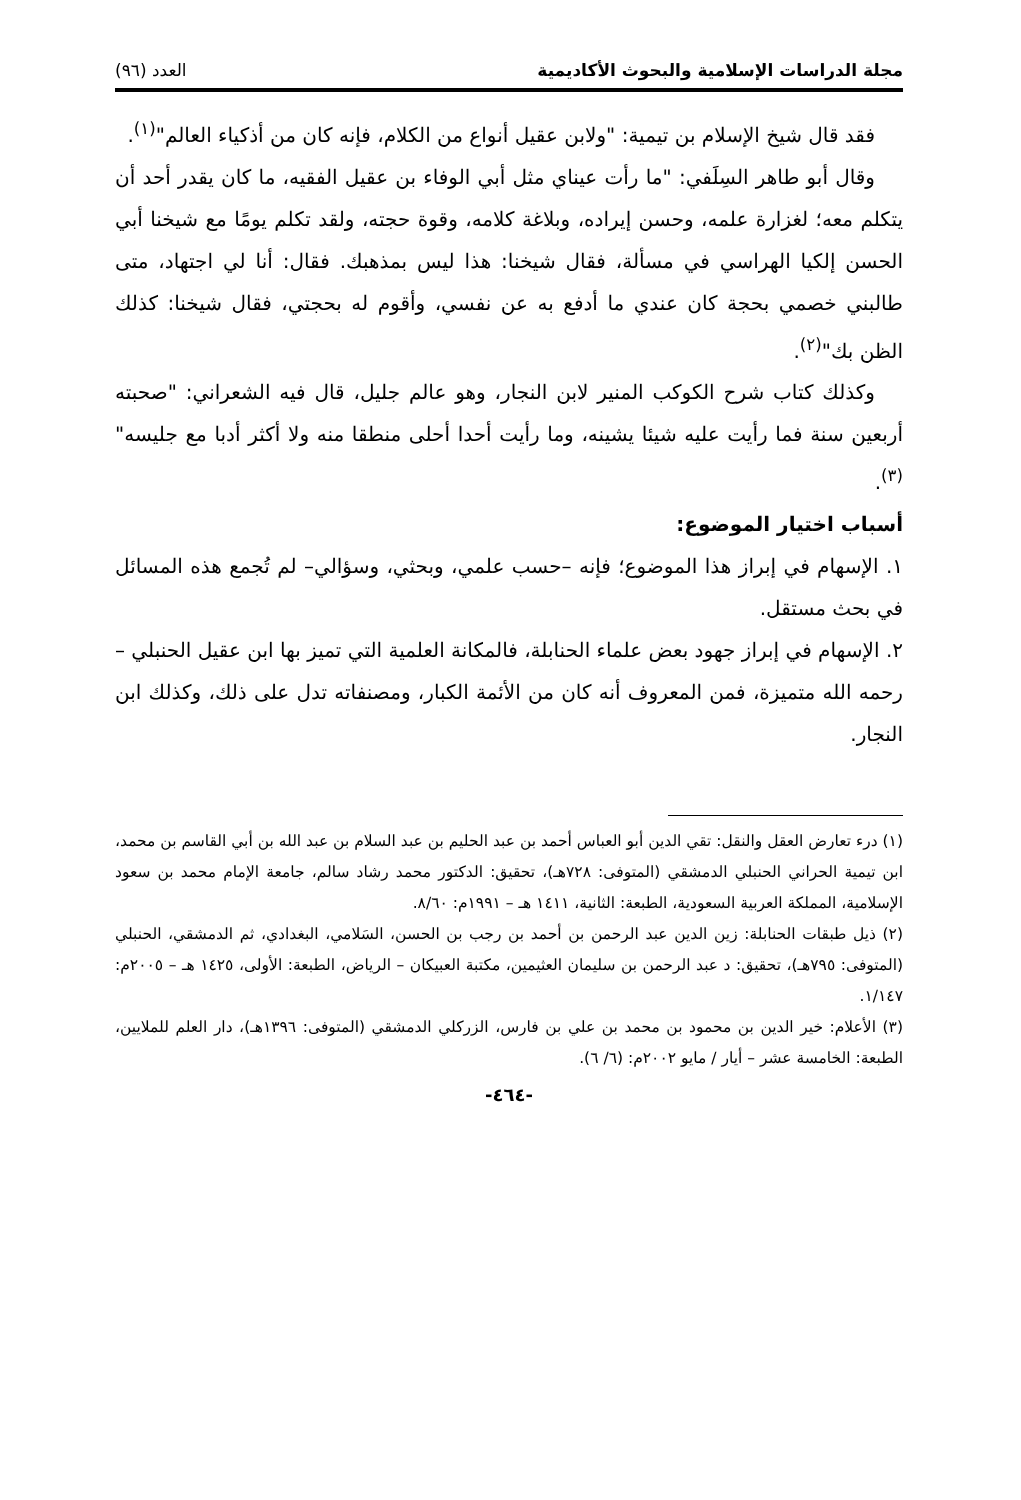مجلة الدراسات الإسلامية والبحوث الأكاديمية العدد (٩٦)
فقد قال شيخ الإسلام بن تيمية: "ولابن عقيل أنواع من الكلام، فإنه كان من أذكياء العالم"<sup>(١)</sup>.
وقال أبو طاهر السِلَفي: "ما رأت عيناي مثل أبي الوفاء بن عقيل الفقيه، ما كان يقدر أحد أن يتكلم معه؛ لغزارة علمه، وحسن إيراده، وبلاغة كلامه، وقوة حجته، ولقد تكلم يومًا مع شيخنا أبي الحسن إلكيا الهراسي في مسألة، فقال شيخنا: هذا ليس بمذهبك. فقال: أنا لي اجتهاد، متى طالبني خصمي بحجة كان عندي ما أدفع به عن نفسي، وأقوم له بحجتي، فقال شيخنا: كذلك الظن بك"<sup>(٢)</sup>.
وكذلك كتاب شرح الكوكب المنير لابن النجار، وهو عالم جليل، قال فيه الشعراني: "صحبته أربعين سنة فما رأيت عليه شيئا يشينه، وما رأيت أحدا أحلى منطقا منه ولا أكثر أدبا مع جليسه"<sup>(٣)</sup>.
أسباب اختيار الموضوع:
١. الإسهام في إبراز هذا الموضوع؛ فإنه –حسب علمي، وبحثي، وسؤالي– لم تُجمع هذه المسائل في بحث مستقل.
٢. الإسهام في إبراز جهود بعض علماء الحنابلة، فالمكانة العلمية التي تميز بها ابن عقيل الحنبلي –رحمه الله متميزة، فمن المعروف أنه كان من الأئمة الكبار، ومصنفاته تدل على ذلك، وكذلك ابن النجار.
(١) درء تعارض العقل والنقل: تقي الدين أبو العباس أحمد بن عبد الحليم بن عبد السلام بن عبد الله بن أبي القاسم بن محمد، ابن تيمية الحراني الحنبلي الدمشقي (المتوفى: ٧٢٨هـ)، تحقيق: الدكتور محمد رشاد سالم، جامعة الإمام محمد بن سعود الإسلامية، المملكة العربية السعودية، الطبعة: الثانية، ١٤١١ هـ – ١٩٩١م: ٨/٦٠.
(٢) ذيل طبقات الحنابلة: زين الدين عبد الرحمن بن أحمد بن رجب بن الحسن، السَلامي، البغدادي، ثم الدمشقي، الحنبلي (المتوفى: ٧٩٥هـ)، تحقيق: د عبد الرحمن بن سليمان العثيمين، مكتبة العبيكان – الرياض، الطبعة: الأولى، ١٤٢٥ هـ – ٢٠٠٥م: ١/١٤٧.
(٣) الأعلام: خير الدين بن محمود بن محمد بن علي بن فارس، الزركلي الدمشقي (المتوفى: ١٣٩٦هـ)، دار العلم للملايين، الطبعة: الخامسة عشر – أيار / مايو ٢٠٠٢م: (٦/ ٦).
-٤٦٤-